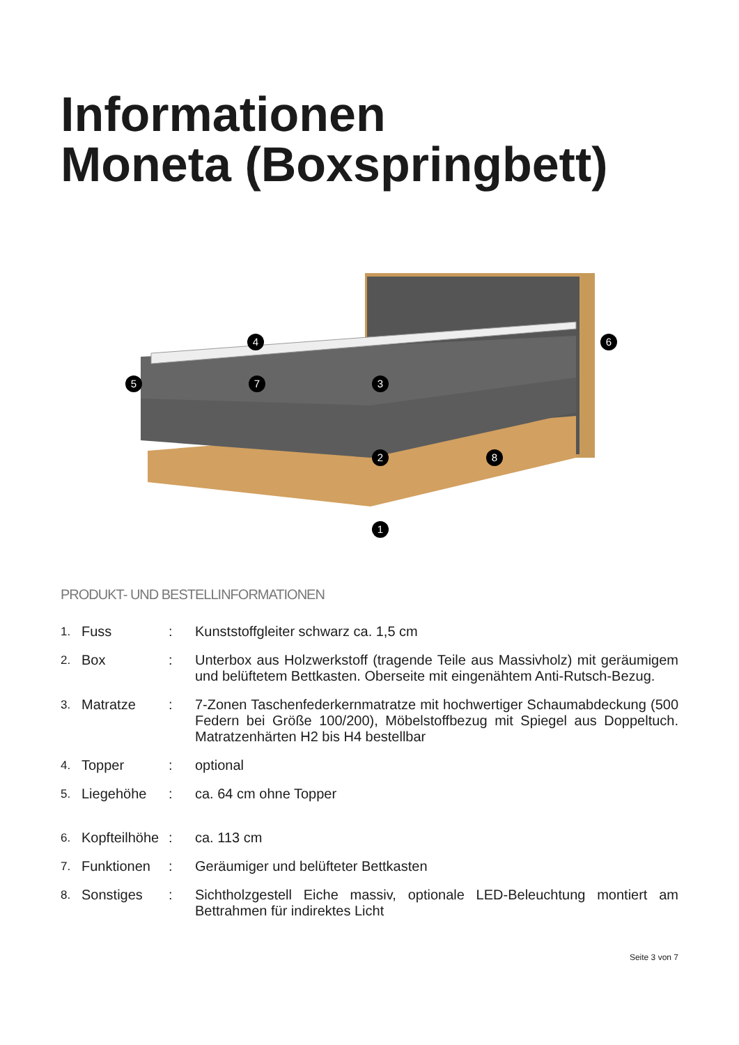Informationen
Moneta (Boxspringbett)
4
6
5
7
3
2
8
1
PRODUKT- UND BESTELLINFORMATIONEN
| 1. | Fuss | : | Kunststoffgleiter schwarz ca. 1,5 cm |
| 2. | Box | : | Unterbox aus Holzwerkstoff (tragende Teile aus Massivholz) mit geräumigem und belüftetem Bettkasten. Oberseite mit eingenähtem Anti-Rutsch-Bezug. |
| 3. | Matratze | : | 7-Zonen Taschenfederkernmatratze mit hochwertiger Schaumabdeckung (500 Federn bei Größe 100/200), Möbelstoffbezug mit Spiegel aus Doppeltuch. Matratzenhärten H2 bis H4 bestellbar |
| 4. | Topper | : | optional |
| 5. | Liegehöhe | : | ca. 64 cm ohne Topper |
| 6. | Kopfteilhöhe | : | ca. 113 cm |
| 7. | Funktionen | : | Geräumiger und belüfteter Bettkasten |
| 8. | Sonstiges | : | Sichtholzgestell Eiche massiv, optionale LED-Beleuchtung montiert am Bettrahmen für indirektes Licht |
Seite 3 von 7